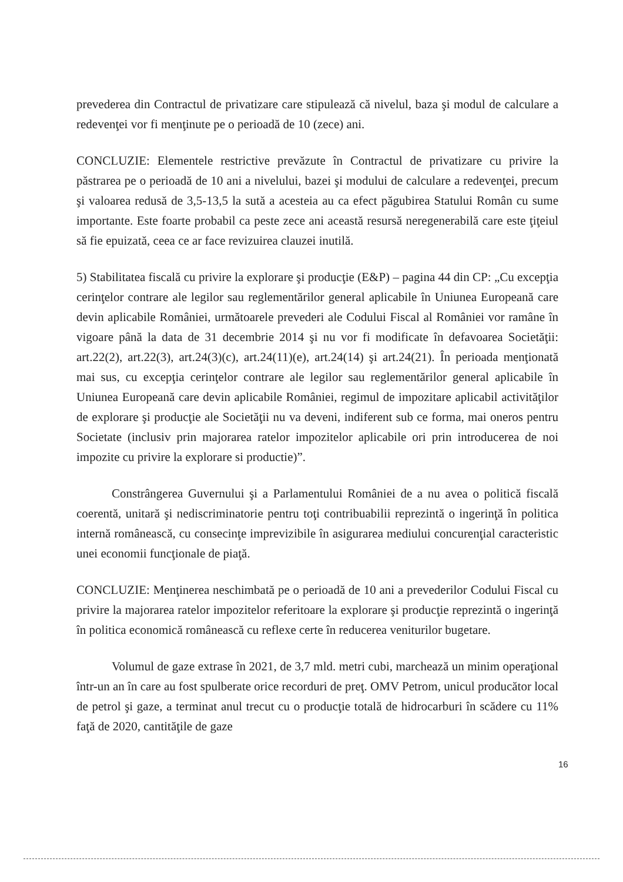prevederea din Contractul de privatizare care stipulează că nivelul, baza şi modul de calculare a redevenţei vor fi menţinute pe o perioadă de 10 (zece) ani.
CONCLUZIE: Elementele restrictive prevăzute în Contractul de privatizare cu privire la păstrarea pe o perioadă de 10 ani a nivelului, bazei şi modului de calculare a redevenţei, precum şi valoarea redusă de 3,5-13,5 la sută a acesteia au ca efect păgubirea Statului Român cu sume importante. Este foarte probabil ca peste zece ani această resursă neregenerabilă care este ţiţeiul să fie epuizată, ceea ce ar face revizuirea clauzei inutilă.
5) Stabilitatea fiscală cu privire la explorare şi producţie (E&P) – pagina 44 din CP: „Cu excepţia cerinţelor contrare ale legilor sau reglementărilor general aplicabile în Uniunea Europeană care devin aplicabile României, următoarele prevederi ale Codului Fiscal al României vor ramâne în vigoare până la data de 31 decembrie 2014 şi nu vor fi modificate în defavoarea Societăţii: art.22(2), art.22(3), art.24(3)(c), art.24(11)(e), art.24(14) şi art.24(21). În perioada menţionată mai sus, cu excepţia cerinţelor contrare ale legilor sau reglementărilor general aplicabile în Uniunea Europeană care devin aplicabile României, regimul de impozitare aplicabil activităţilor de explorare şi producţie ale Societăţii nu va deveni, indiferent sub ce forma, mai oneros pentru Societate (inclusiv prin majorarea ratelor impozitelor aplicabile ori prin introducerea de noi impozite cu privire la explorare si productie)”.
Constrângerea Guvernului şi a Parlamentului României de a nu avea o politică fiscală coerentă, unitară şi nediscriminatorie pentru toţi contribuabilii reprezintă o ingerinţă în politica internă românească, cu consecinţe imprevizibile în asigurarea mediului concurenţial caracteristic unei economii funcţionale de piaţă.
CONCLUZIE: Menţinerea neschimbată pe o perioadă de 10 ani a prevederilor Codului Fiscal cu privire la majorarea ratelor impozitelor referitoare la explorare şi producţie reprezintă o ingerinţă în politica economică românească cu reflexe certe în reducerea veniturilor bugetare.
Volumul de gaze extrase în 2021, de 3,7 mld. metri cubi, marchează un minim operaţional într-un an în care au fost spulberate orice recorduri de preţ. OMV Petrom, unicul producător local de petrol şi gaze, a terminat anul trecut cu o producţie totală de hidrocarburi în scădere cu 11% faţă de 2020, cantităţile de gaze
16